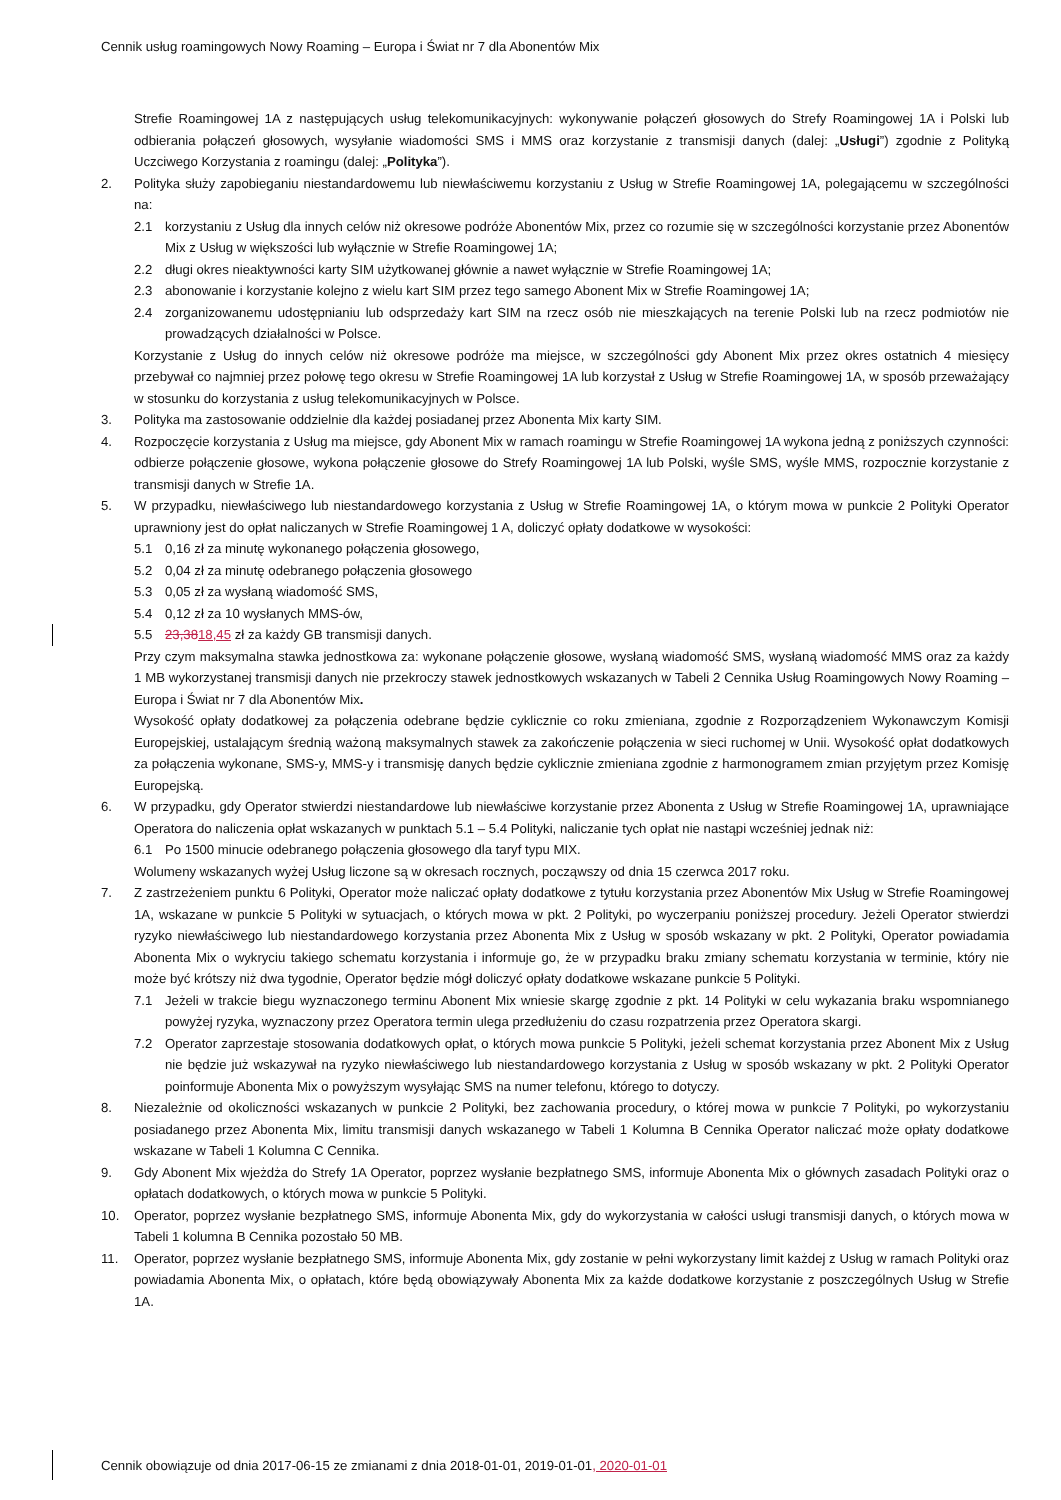Cennik usług roamingowych Nowy Roaming – Europa i Świat nr 7 dla Abonentów Mix
Strefie Roamingowej 1A z następujących usług telekomunikacyjnych: wykonywanie połączeń głosowych do Strefy Roamingowej 1A i Polski lub odbierania połączeń głosowych, wysyłanie wiadomości SMS i MMS oraz korzystanie z transmisji danych (dalej: „Usługi”) zgodnie z Polityką Uczciwego Korzystania z roamingu (dalej: „Polityka”).
2. Polityka służy zapobieganiu niestandardowemu lub niewłaściwemu korzystaniu z Usług w Strefie Roamingowej 1A, polegającemu w szczególności na:
2.1 korzystaniu z Usług dla innych celów niż okresowe podróże Abonentów Mix, przez co rozumie się w szczególności korzystanie przez Abonentów Mix z Usług w większości lub wyłącznie w Strefie Roamingowej 1A;
2.2 długi okres nieaktywności karty SIM użytkowanej głównie a nawet wyłącznie w Strefie Roamingowej 1A;
2.3 abonowanie i korzystanie kolejno z wielu kart SIM przez tego samego Abonent Mix w Strefie Roamingowej 1A;
2.4 zorganizowanemu udostępnianiu lub odsprzedaży kart SIM na rzecz osób nie mieszkających na terenie Polski lub na rzecz podmiotów nie prowadzących działalności w Polsce.
Korzystanie z Usług do innych celów niż okresowe podróże ma miejsce, w szczególności gdy Abonent Mix przez okres ostatnich 4 miesięcy przebywał co najmniej przez połowę tego okresu w Strefie Roamingowej 1A lub korzystał z Usług w Strefie Roamingowej 1A, w sposób przeważający w stosunku do korzystania z usług telekomunikacyjnych w Polsce.
3. Polityka ma zastosowanie oddzielnie dla każdej posiadanej przez Abonenta Mix karty SIM.
4. Rozpoczęcie korzystania z Usług ma miejsce, gdy Abonent Mix w ramach roamingu w Strefie Roamingowej 1A wykona jedną z poniższych czynności: odbierze połączenie głosowe, wykona połączenie głosowe do Strefy Roamingowej 1A lub Polski, wyśle SMS, wyśle MMS, rozpocznie korzystanie z transmisji danych w Strefie 1A.
5. W przypadku, niewłaściwego lub niestandardowego korzystania z Usług w Strefie Roamingowej 1A, o którym mowa w punkcie 2 Polityki Operator uprawniony jest do opłat naliczanych w Strefie Roamingowej 1 A, doliczyć opłaty dodatkowe w wysokości:
5.1 0,16 zł za minutę wykonanego połączenia głosowego,
5.2 0,04 zł za minutę odebranego połączenia głosowego
5.3 0,05 zł za wysłaną wiadomość SMS,
5.4 0,12 zł za 10 wysłanych MMS-ów,
5.5 23,3818,45 zł za każdy GB transmisji danych.
Przy czym maksymalna stawka jednostkowa za: wykonane połączenie głosowe, wysłaną wiadomość SMS, wysłaną wiadomość MMS oraz za każdy 1 MB wykorzystanej transmisji danych nie przekroczy stawek jednostkowych wskazanych w Tabeli 2 Cennika Usług Roamingowych Nowy Roaming – Europa i Świat nr 7 dla Abonentów Mix.
Wysokość opłaty dodatkowej za połączenia odebrane będzie cyklicznie co roku zmieniana, zgodnie z Rozporządzeniem Wykonawczym Komisji Europejskiej, ustalającym średnią ważoną maksymalnych stawek za zakończenie połączenia w sieci ruchomej w Unii. Wysokość opłat dodatkowych za połączenia wykonane, SMS-y, MMS-y i transmisję danych będzie cyklicznie zmieniana zgodnie z harmonogramem zmian przyjętym przez Komisję Europejską.
6. W przypadku, gdy Operator stwierdzi niestandardowe lub niewłaściwe korzystanie przez Abonenta z Usług w Strefie Roamingowej 1A, uprawniające Operatora do naliczenia opłat wskazanych w punktach 5.1 – 5.4 Polityki, naliczanie tych opłat nie nastąpi wcześniej jednak niż:
6.1 Po 1500 minucie odebranego połączenia głosowego dla taryf typu MIX.
Wolumeny wskazanych wyżej Usług liczone są w okresach rocznych, począwszy od dnia 15 czerwca 2017 roku.
7. Z zastrzeżeniem punktu 6 Polityki, Operator może naliczać opłaty dodatkowe z tytułu korzystania przez Abonentów Mix Usług w Strefie Roamingowej 1A, wskazane w punkcie 5 Polityki w sytuacjach, o których mowa w pkt. 2 Polityki, po wyczerpaniu poniższej procedury. Jeżeli Operator stwierdzi ryzyko niewłaściwego lub niestandardowego korzystania przez Abonenta Mix z Usług w sposób wskazany w pkt. 2 Polityki, Operator powiadamia Abonenta Mix o wykryciu takiego schematu korzystania i informuje go, że w przypadku braku zmiany schematu korzystania w terminie, który nie może być krótszy niż dwa tygodnie, Operator będzie mógł doliczyć opłaty dodatkowe wskazane punkcie 5 Polityki.
7.1 Jeżeli w trakcie biegu wyznaczonego terminu Abonent Mix wniesie skargę zgodnie z pkt. 14 Polityki w celu wykazania braku wspomnianego powyżej ryzyka, wyznaczony przez Operatora termin ulega przedłużeniu do czasu rozpatrzenia przez Operatora skargi.
7.2 Operator zaprzestaje stosowania dodatkowych opłat, o których mowa punkcie 5 Polityki, jeżeli schemat korzystania przez Abonent Mix z Usług nie będzie już wskazywał na ryzyko niewłaściwego lub niestandardowego korzystania z Usług w sposób wskazany w pkt. 2 Polityki Operator poinformuje Abonenta Mix o powyższym wysyłając SMS na numer telefonu, którego to dotyczy.
8. Niezależnie od okoliczności wskazanych w punkcie 2 Polityki, bez zachowania procedury, o której mowa w punkcie 7 Polityki, po wykorzystaniu posiadanego przez Abonenta Mix, limitu transmisji danych wskazanego w Tabeli 1 Kolumna B Cennika Operator naliczać może opłaty dodatkowe wskazane w Tabeli 1 Kolumna C Cennika.
9. Gdy Abonent Mix wjeżdża do Strefy 1A Operator, poprzez wysłanie bezpłatnego SMS, informuje Abonenta Mix o głównych zasadach Polityki oraz o opłatach dodatkowych, o których mowa w punkcie 5 Polityki.
10. Operator, poprzez wysłanie bezpłatnego SMS, informuje Abonenta Mix, gdy do wykorzystania w całości usługi transmisji danych, o których mowa w Tabeli 1 kolumna B Cennika pozostało 50 MB.
11. Operator, poprzez wysłanie bezpłatnego SMS, informuje Abonenta Mix, gdy zostanie w pełni wykorzystany limit każdej z Usług w ramach Polityki oraz powiadamia Abonenta Mix, o opłatach, które będą obowiązywały Abonenta Mix za każde dodatkowe korzystanie z poszczególnych Usług w Strefie 1A.
Cennik obowiązuje od dnia 2017-06-15 ze zmianami z dnia 2018-01-01, 2019-01-01, 2020-01-01